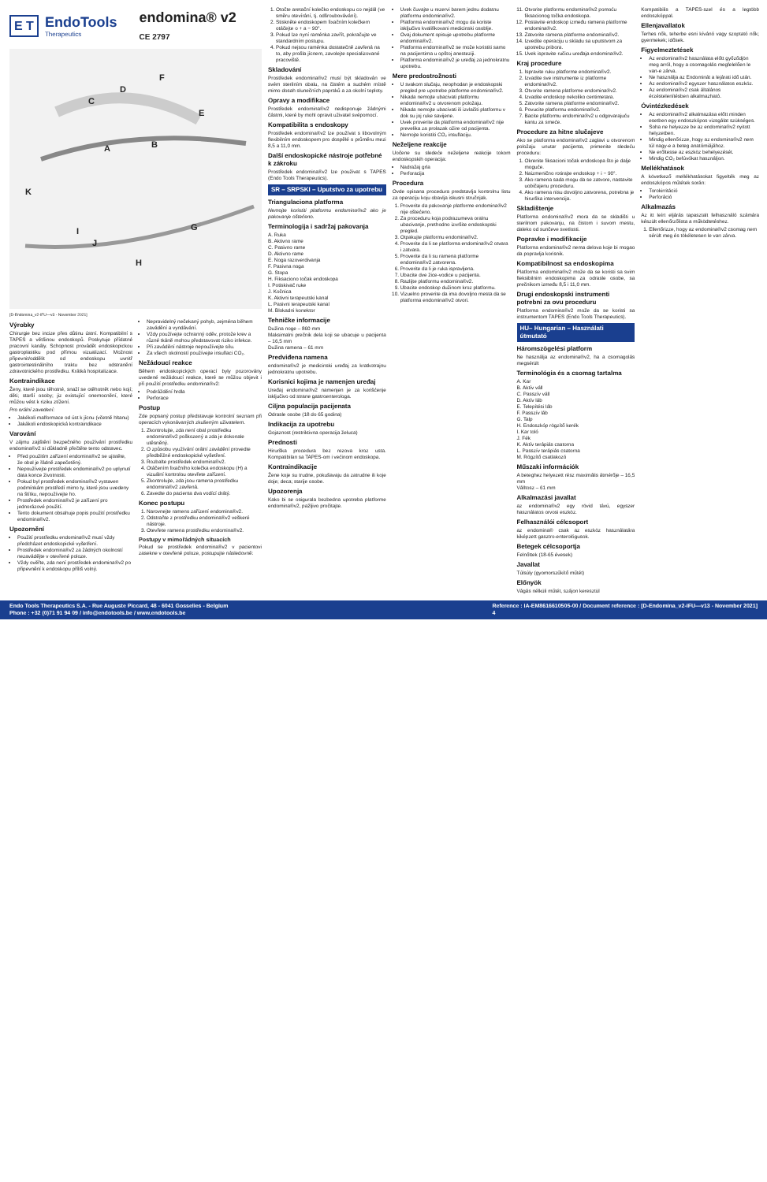E T EndoTools
Therapeutics endomina® v2
CE 2797
F
C
E
D
B A
K
G I
H
J
[D-Endomina_v2-IFU—v3 - November 2021]
Výrobky
Chirurgie bez incize přes důtinu ústní. Kompatibilní s TAPES a většinou endoskopů. Poskytuje přídatné pracovní kanály. Schopnost provádět endoskopickou gastroplastiku pod přímou vizualizací. Možnost připevnit/oddělit od endoskopu uvnitř gastrointestinálního traktu bez odstranění zdravotnického prostředku. Krátká hospitalizace.
Kontraindikace
Ženy, které jsou těhotné, snaží se otěhotnět nebo kojí; děti; starší osoby; jiz existující onemocnění, které můžou vést k riziku ztížení.
Pro orální zavedení:
Jakékoli malformace od úst k jícnu (včetně hltanu)
Jakákoli endoskopická kontraindikace
Varování
V zájmu zajištění bezpečného používání prostředku endomina®v2 si důkladně přečtěte tento odstavec.
Před použitím zařízení endomina®v2 se ujistěte, že obal je řádně zapečetěný.
Nepoužívejte prostředek endomina®v2 po uplynutí data konce životnosti.
Pokud byl prostředek endomina®v2 vystaven podmínkám prostředí mimo ty, které jsou uvedeny na štítku, nepoužívejte ho.
Prostředek endomina®v2 je zařízení pro jednorázové použití.
Tento dokument obsahuje popis použití prostředku endomina®v2.
Upozornění
Použití prostředku endomina®v2 musí vždy předcházet endoskopické vyšetření.
Prostředek endomina®v2 za žádných okolností nezavádějte v otevřené poloze.
Vždy ověřte, zda není prostředek endomina®v2 po připevnění k endoskopu příliš volný.
Nepravidelný nečekaný pohyb, zejména během zavádění a vyndávání.
Vždy používejte ochranný oděv, protože krev a různé tkáně mohou představovat riziko infekce.
Při zavádění nástroje nepoužívejte sílu.
Za všech okolností používejte insuflaci CO₂.
Nežádoucí reakce
Během endoskopických operací byly pozorovány uvedené nežádoucí reakce, které se můžou objevit i při použití prostředku endomina®v2:
Podráždění hrdla
Perforace
Postup
Zde popsaný postup představuje kontrolní seznam při operacích vykonávaných zkušeným uživatelem.
1. Zkontrolujte, zda není obal prostředku endomina®v2 poškozený a zda je dokonale utěsněný.
2. O způsobu využívání orální zavádění provedte předběžné endoskopické vyšetření.
3. Rozbalte prostředek endomina®v2.
4. Otáčením fixačního kolečka endoskopu (H) a vizuální kontrolou otevřete zařízení.
5. Zkontrolujte, zda jsou ramena prostředku endomina®v2 zavřená.
6. Zavedte do pacienta dva vodící drátý.
Konec postupu
1. Narovnejte rameno zařízení endomina®v2.
2. Odstraňte z prostředku endomina®v2 veškeré nástroje.
3. Otevřete ramena prostředku endomina®v2.
Postupy v mimořádných situacích
Pokud se prostředek endomina®v2 v pacientovi zasekne v otevřené poloze, postupujte následovně:
1. Otočte aretační kolečko endoskopu co nejdál (ve směru otevírání, tj. odšroubovávání).
2. Stiskněte endoskopem fixačním kolečkem otáčejte o + a − 90°.
3. Pokud lze nyní raménka zavřít, pokračujte ve standardním postupu.
4. Pokud nejsou raménka dostatečně zavřená na to, aby prošla jícnem, zavolejte specializované pracoviště.
Skladování
Prostředek endomina®v2 musí být skladován ve svém sterilním obalu, na čistém a suchém místě mimo dosah slunečních paprsků a za okolní teploty.
Opravy a modifikace
Prostředek endomina®v2 nedisponuje žádnými částmi, které by mohl opravit uživatel svépomocí.
Kompatibilita s endoskopy
Prostředek endomina®v2 lze používat s libovolným flexibilním endoskopem pro dospělé o průměru mezi 8,5 a 11,0 mm.
Další endoskopické nástroje potřebné k zákroku
Prostředek endomina®v2 lze použivat s TAPES (Endo Tools Therapeutics).
SR – SRPSKI – Uputstvo za upotrebu
Triangulaciona platforma
Nemojte koristiti platformu endomina®v2 ako je pakovanje oštećeno.
Terminologija i sadržaj pakovanja
A. Ruka
B. Aktivno rame
C. Pasivno rame
D. Aktivno rame
E. Noga razoverdivanja
F. Pasivna noga
G. Stopa
H. Fiksaciono točak endoskopa
I. Potiskivač ruke
J. Kočnica
K. Aktivni terapeutski kanal
L. Pasivni terapeutski kanal
M. Blokadni konektor
Tehničke informacije
Dužina noge – 860 mm
Maksimalni prečnik dela koji se ubacuje u pacijenta – 16,5 mm
Dužina ramena – 61 mm
Predviđena namena
endomina®v2 je medicinski uređaj za kratkotrajnu jednokratnu upotrebu.
Korisnici kojima je namenjen uređaj
Uređaj endomina®v2 namenjen je za korišćenje isključivo od strane gastroenterologa.
Ciljna populacija pacijenata
Odrasle osobe (18 do 65 godina)
Indikacija za upotrebu
Gojaznost (restriktivna operacija želuca)
Prednosti
Hirurška procedura bez rezova kroz usta. Kompatibilan sa TAPES-om i većinom endoskopa.
Kontraindikacije
Žene koje su trudne, pokušavaju da zatrudne ili koje doje; deca; starije osobe.
Upozorenja
Kako bi se osigurala bezbedna upotreba platforme endomina®v2, pažljivo pročitajte.
Uvek čuvajte u rezervi barem jednu dodatnu platformu endomina®v2.
Platforma endomina®v2 mogu da koriste isključivo kvalifikovani medicinski osoblje.
Ovaj dokument opisuje upotrebu platforme endomina®v2.
Platforma endomina®v2 se može koristiti samo na pacijentima u opštoj anesteziji.
Platforma endomina®v2 je uređaj za jednokratnu upotrebu.
Mere predostrožnosti
U svakom slučaju, neophodan je endoskopski pregled pre upotrebe platforme endomina®v2.
Nikada nemojte ubacivati platformu endomina®v2 u otvorenom položaju.
Nikada nemojte ubacivati ili izvlačiti platformu v dok su joj ruke savijene.
Uvek proverite da platforma endomina®v2 nije prevelika za prolazak ožire od pacijenta.
Nemojte koristiti CO₂ insuflaciju.
Neželjene reakcije
Uočene su sledeće neželjene reakcije tokom endoskopskih operacija:
Nadražaj grla
Perforacija
Procedura
Ovde opisana procedura predstavlja kontrolnu listu za operaciju koju obavlja iskusni stručnjak.
1. Proverite da pakovanje platforme endomina®v2 nije oštećeno.
2. Za proceduru koja podrazumeva oralnu ubacivanje, prethodno izvršite endoskopski pregled.
3. Otpakujte platformu endomina®v2.
4. Proverite da li se platforma endomina®v2 otvara i zatvara.
5. Proverite da li su ramena platforme endomina®v2 zatvorena.
6. Proverite da li je ruka ispravljena.
7. Ubacite dve žice-vodice u pacijenta.
8. Razlijte platformu endomina®v2.
9. Ubacite endoskop dužinom kroz platformu.
10. Vizuelno proverite da ima dovoljno mesta da se platforma endomina®v2 otvori.
11. Otvorite platformu endomina®v2 pomoću fiksacionog točka endoskopa.
12. Postavite endoskop između ramena platforme endomina®v2.
13. Zatvorite ramena platforme endomina®v2.
14. Izvedite operaciju u skladu sa uputstvom za upotrebu pribora.
15. Uvek ispravite ručicu uređaja endomina®v2.
Kraj procedure
1. Ispravite ruku platforme endomina®v2.
2. Izvadite sve instrumente iz platforme endomina®v2.
3. Otvorite ramena platforme endomina®v2.
4. Izvadite endoskop nekoliko centimetara.
5. Zatvorite ramena platforme endomina®v2.
6. Povucite platformu endomina®v2.
7. Bacite platformu endomina®v2 u odgovarajuću kantu za smeće.
Procedure za hitne slučajeve
Ako se platforma endomina®v2 zaglavi u otvorenom položaju unutar pacijenta, primenite sledeću proceduru:
1. Okrenite fiksacioni točak endoskopa što je dalje moguće.
2. Naizmenično rotirajte endoskop + i − 90°.
3. Ako ramena sada mogu da se zatvore, nastavite uobičajenu proceduru.
4. Ako ramena nisu dovoljno zatvorena, potrebna je hirurška intervencija.
Skladištenje
Platforma endomina®v2 mora da se skladišti u sterilnom pakovanju, na čistom i suvom mestu, daleko od sunčeve svetlosti.
Popravke i modifikacije
Platforma endomina®v2 nema delova koje bi mogao da popravlja korisnik.
Kompatibilnost sa endoskopima
Platforma endomina®v2 može da se koristi sa svim fleksibilnim endoskopima za odrasle osobe, sa prečnikom između 8,5 i 11,0 mm.
Drugi endoskopski instrumenti potrebni za ovu proceduru
Platforma endomina®v2 može da se koristi sa instrumentom TAPES (Endo Tools Therapeutics).
HU– Hungarian – Használati útmutató
Háromszögelési platform
Ne használja az endomina®v2, ha a csomagolás megsérült
Terminológia és a csomag tartalma
A. Kar
B. Aktív váll
C. Passzív váll
D. Aktív láb
E. Telepítési láb
F. Passzív láb
G. Talp
H. Endoszkóp rögzítő kerék
I. Kar toló
J. Fék
K. Aktív terápiás csatorna
L. Passzív terápiás csatorna
M. Rögzítő csatlakozó
Műszaki információk
A beteghez helyezett rész maximális átmérője – 16,5 mm
Válltosz – 61 mm
Alkalmazási javallat
az endomina®v2 egy rövid távú, egyszer használatos orvosi eszköz.
Felhasználói célcsoport
az endomina® csak az eszköz használatára kiképzett gasztro-enterológusok.
Betegek célcsoportja
Felnőttek (18-65 évesek)
Javallat
Túlsúly (gyomorszűkítő műtét)
Előnyök
Vágás nélküli műtét, szájon keresztül
Kompatibilis a TAPES-szel és a legtöbb endoszkóppal.
Ellenjavallatok
Terhes nők, teherbe esni kívánó vagy szoptató nők; gyermekek; idősek.
Figyelmeztetések
Az endomina®v2 használata előtt győződjön meg arról, hogy a csomagolás megfelelően le van-e zárva.
Ne használja az Endominát a lejárati idő után.
Az endomina®v2 egyszer használatos eszköz.
Az endomina®v2 csak általános érzéstelenítésben alkalmazható.
Óvintézkedések
Az endomina®v2 alkalmazása előtt minden esetben egy endoszkópos vizsgálat szükséges.
Soha ne helyezze be az endomina®v2 nyitott helyzetben.
Mindig ellenőrizze, hogy az endomina®v2 nem túl nagy-e a beteg anatómiájához.
Ne erőltesse az eszköz behelyezését.
Mindig CO₂ befúvókat használjon.
Mellékhatások
A következő mellékhatásokat figyelték meg az endoszkópos műtétek során:
Torokirritáció
Perforáció
Alkalmazás
Az itt leírt eljárás tapasztalt felhasználó számára készült ellenőrzőlista a működtetéshez.
1. Ellenőrizze, hogy az endomina®v2 csomag nem sérült meg és tökéletesen le van zárva.
Endo Tools Therapeutics S.A. - Rue Auguste Piccard, 48 - 6041 Gosselies - Belgium
Phone : +32 (0)71 91 94 09 / info@endotools.be / www.endotools.be Reference : IA-EM8616610505-00 / Document reference : [D-Endomina_v2-IFU—v13 - November 2021]
4